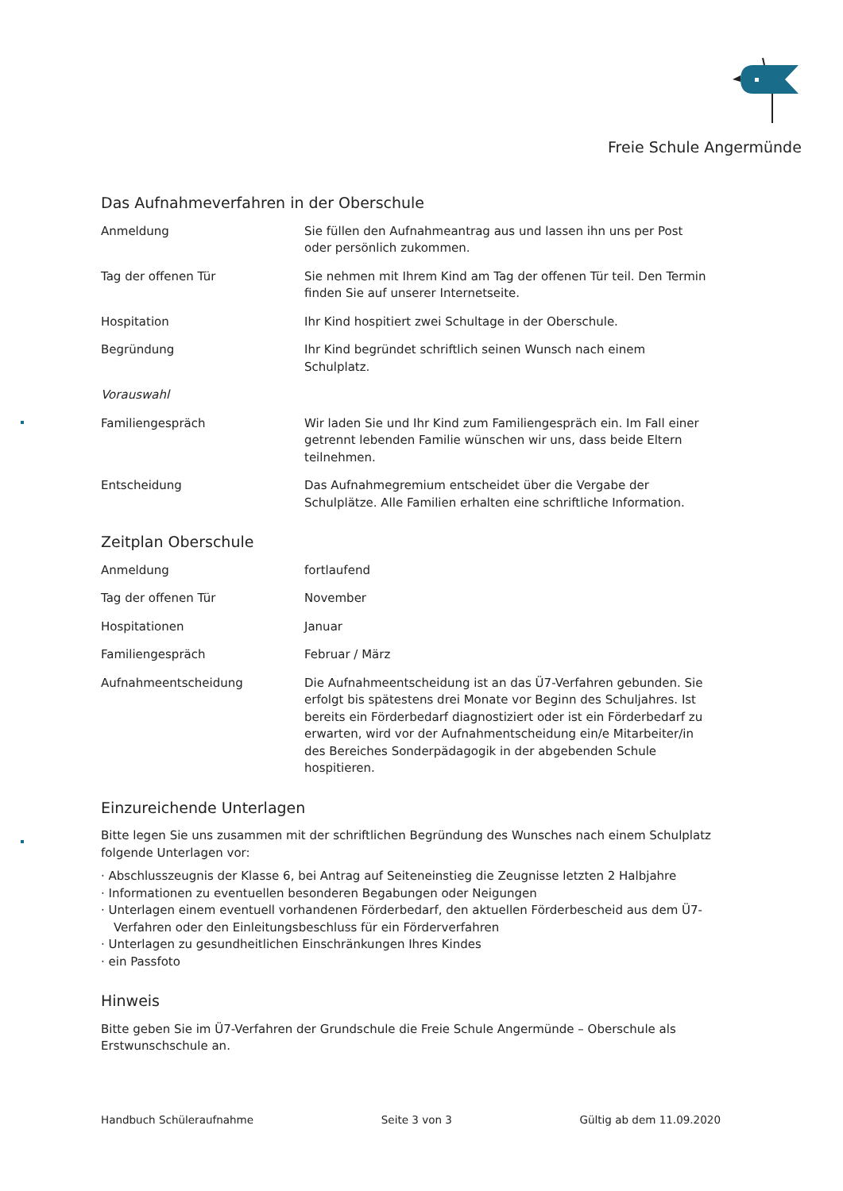Freie Schule Angermünde
Das Aufnahmeverfahren in der Oberschule
| Anmeldung | Sie füllen den Aufnahmeantrag aus und lassen ihn uns per Post oder persönlich zukommen. |
| Tag der offenen Tür | Sie nehmen mit Ihrem Kind am Tag der offenen Tür teil. Den Termin finden Sie auf unserer Internetseite. |
| Hospitation | Ihr Kind hospitiert zwei Schultage in der Oberschule. |
| Begründung | Ihr Kind begründet schriftlich seinen Wunsch nach einem Schulplatz. |
| Vorauswahl | |
| Familiengespräch | Wir laden Sie und Ihr Kind zum Familiengespräch ein. Im Fall einer getrennt lebenden Familie wünschen wir uns, dass beide Eltern teilnehmen. |
| Entscheidung | Das Aufnahmegremium entscheidet über die Vergabe der Schulplätze. Alle Familien erhalten eine schriftliche Information. |
Zeitplan Oberschule
| Anmeldung | fortlaufend |
| Tag der offenen Tür | November |
| Hospitationen | Januar |
| Familiengespräch | Februar / März |
| Aufnahmeentscheidung | Die Aufnahmeentscheidung ist an das Ü7-Verfahren gebunden. Sie erfolgt bis spätestens drei Monate vor Beginn des Schuljahres. Ist bereits ein Förderbedarf diagnostiziert oder ist ein Förderbedarf zu erwarten, wird vor der Aufnahmentscheidung ein/e Mitarbeiter/in des Bereiches Sonderpädagogik in der abgebenden Schule hospitieren. |
Einzureichende Unterlagen
Bitte legen Sie uns zusammen mit der schriftlichen Begründung des Wunsches nach einem Schulplatz folgende Unterlagen vor:
· Abschlusszeugnis der Klasse 6, bei Antrag auf Seiteneinstieg die Zeugnisse letzten 2 Halbjahre
· Informationen zu eventuellen besonderen Begabungen oder Neigungen
· Unterlagen einem eventuell vorhandenen Förderbedarf, den aktuellen Förderbescheid aus dem Ü7-Verfahren oder den Einleitungsbeschluss für ein Förderverfahren
· Unterlagen zu gesundheitlichen Einschränkungen Ihres Kindes
· ein Passfoto
Hinweis
Bitte geben Sie im Ü7-Verfahren der Grundschule die Freie Schule Angermünde – Oberschule als Erstwunschschule an.
Handbuch Schüleraufnahme Seite 3 von 3 Gültig ab dem 11.09.2020